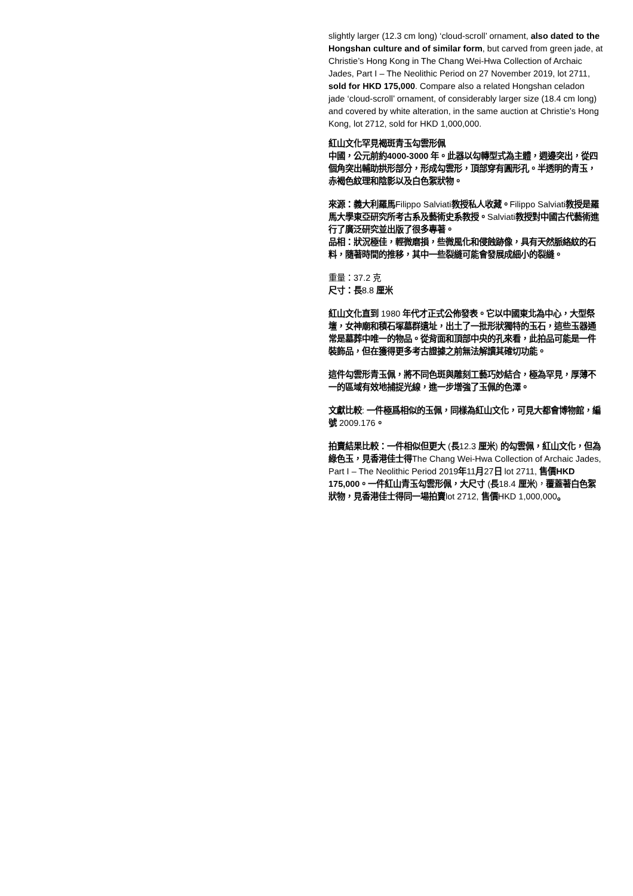slightly larger (12.3 cm long) ‘cloud-scroll’ ornament, also dated to the Hongshan culture and of similar form, but carved from green jade, at Christie’s Hong Kong in The Chang Wei-Hwa Collection of Archaic Jades, Part I – The Neolithic Period on 27 November 2019, lot 2711, sold for HKD 175,000. Compare also a related Hongshan celadon jade ‘cloud-scroll’ ornament, of considerably larger size (18.4 cm long) and covered by white alteration, in the same auction at Christie’s Hong Kong, lot 2712, sold for HKD 1,000,000.
紅山文化罕見褐斑青玉勾雲形佩
中國，公元前約4000-3000 年。此器以勾轉型式為主體，週邊突出，從四個角突出輔助拱形部分，形成勾雲形，頂部穿有圓形孔。半透明的青玉，赤褐色紋理和陰影以及白色絮狀物。
來源：義大利羅馬Filippo Salviati教授私人收藏。Filippo Salviati教授是羅馬大學東亞研究所考古系及藝術史系教授。Salviati教授對中國古代藝術進行了廣泛研究並出版了很多專著。
品相：狀況極佳，輕微磨損，些微風化和侵蝕跡像，具有天然脈絡紋的石料，隨著時間的推移，其中一些裂縫可能會發展成細小的裂縫。
重量：37.2 克
尺寸：長8.8 厘米
紅山文化直到 1980 年代才正式公佈發表。它以中國東北為中心，大型祭壇，女神廟和積石塚墓群遺址，出土了一批形狀獨特的玉石，這些玉器通常是墓葬中唯一的物品。從背面和頂部中央的孔來看，此拍品可能是一件裝飾品，但在獲得更多考古證據之前無法解讀其確切功能。
這件勾雲形青玉佩，將不同色斑與雕刻工藝巧妙結合，極為罕見，厚薄不一的區域有效地捕捉光線，進一步增強了玉佩的色澤。
文獻比較: 一件極爲相似的玉佩，同樣為紅山文化，可見大都會博物館，編號 2009.176。
拍賣結果比較：一件相似但更大 (長12.3 厘米) 的勾雲佩，紅山文化，但為綠色玉，見香港佳士得The Chang Wei-Hwa Collection of Archaic Jades, Part I – The Neolithic Period 2019年11月27日 lot 2711, 售價HKD 175,000。一件紅山青玉勾雲形佩，大尺寸 (長18.4 厘米)，覆蓋著白色絮狀物，見香港佳士得同一場拍賣lot 2712, 售價HKD 1,000,000。